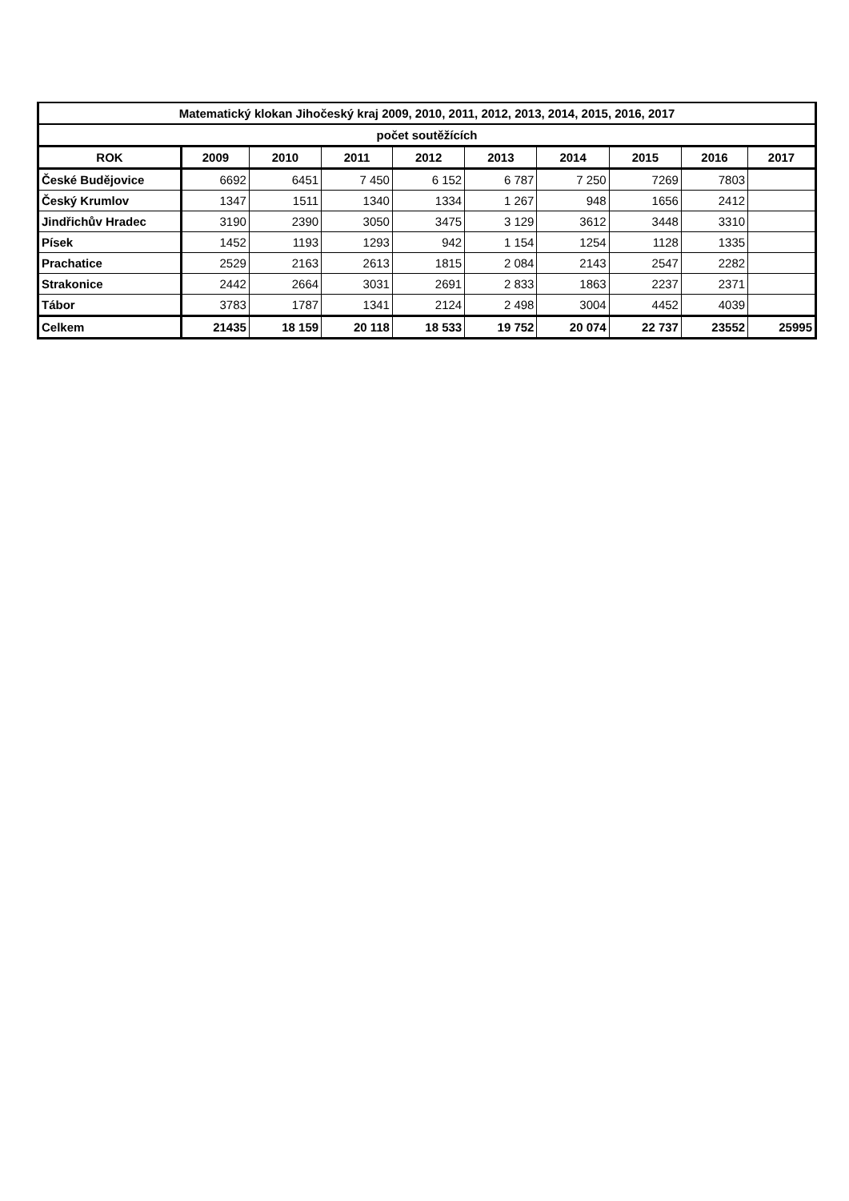| Matematický klokan Jihočeský kraj 2009, 2010, 2011, 2012, 2013, 2014, 2015, 2016, 2017 | | | | | | | | | |
| počet soutěžících | | | | | | | | | |
| ROK | 2009 | 2010 | 2011 | 2012 | 2013 | 2014 | 2015 | 2016 | 2017 |
| České Budějovice | 6692 | 6451 | 7 450 | 6 152 | 6 787 | 7 250 | 7269 | 7803 | |
| Český Krumlov | 1347 | 1511 | 1340 | 1334 | 1 267 | 948 | 1656 | 2412 | |
| Jindřichův Hradec | 3190 | 2390 | 3050 | 3475 | 3 129 | 3612 | 3448 | 3310 | |
| Písek | 1452 | 1193 | 1293 | 942 | 1 154 | 1254 | 1128 | 1335 | |
| Prachatice | 2529 | 2163 | 2613 | 1815 | 2 084 | 2143 | 2547 | 2282 | |
| Strakonice | 2442 | 2664 | 3031 | 2691 | 2 833 | 1863 | 2237 | 2371 | |
| Tábor | 3783 | 1787 | 1341 | 2124 | 2 498 | 3004 | 4452 | 4039 | |
| Celkem | 21435 | 18 159 | 20 118 | 18 533 | 19 752 | 20 074 | 22 737 | 23552 | 25995 |